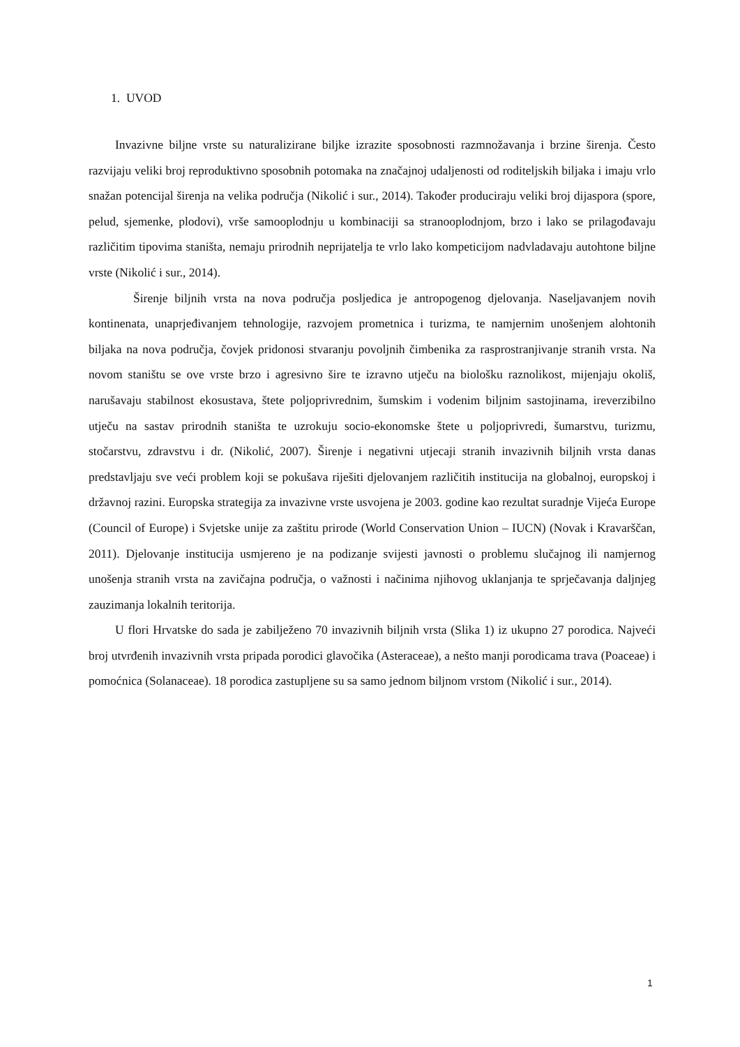1. UVOD
Invazivne biljne vrste su naturalizirane biljke izrazite sposobnosti razmnožavanja i brzine širenja. Često razvijaju veliki broj reproduktivno sposobnih potomaka na značajnoj udaljenosti od roditeljskih biljaka i imaju vrlo snažan potencijal širenja na velika područja (Nikolić i sur., 2014). Također producirаju veliki broj dijaspora (spore, pelud, sjemenke, plodovi), vrše samooplodnju u kombinaciji sa stranooplodnjom, brzo i lako se prilagođavaju različitim tipovima staništa, nemaju prirodnih neprijatelja te vrlo lako kompeticijom nadvladavaju autohtone biljne vrste (Nikolić i sur., 2014).
Širenje biljnih vrsta na nova područja posljedica je antropogenog djelovanja. Naseljavanjem novih kontinenata, unaprjeđivanjem tehnologije, razvojem prometnica i turizma, te namjernim unošenjem alohtonih biljaka na nova područja, čovjek pridonosi stvaranju povoljnih čimbenika za rasprostranjivanje stranih vrsta. Na novom staništu se ove vrste brzo i agresivno šire te izravno utječu na biološku raznolikost, mijenjaju okoliš, narušavaju stabilnost ekosustava, štete poljoprivrednim, šumskim i vodenim biljnim sastojinama, ireverzibilno utječu na sastav prirodnih staništa te uzrokuju socio-ekonomske štete u poljoprivredi, šumarstvu, turizmu, stočarstvu, zdravstvu i dr. (Nikolić, 2007). Širenje i negativni utjecaji stranih invazivnih biljnih vrsta danas predstavljaju sve veći problem koji se pokušava riješiti djelovanjem različitih institucija na globalnoj, europskoj i državnoj razini. Europska strategija za invazivne vrste usvojena je 2003. godine kao rezultat suradnje Vijeća Europe (Council of Europe) i Svjetske unije za zaštitu prirode (World Conservation Union – IUCN) (Novak i Kravarščan, 2011). Djelovanje institucija usmjereno je na podizanje svijesti javnosti o problemu slučajnog ili namjernog unošenja stranih vrsta na zavičajna područja, o važnosti i načinima njihovog uklanjanja te sprječavanja daljnjeg zauzimanja lokalnih teritorija.
U flori Hrvatske do sada je zabilježeno 70 invazivnih biljnih vrsta (Slika 1) iz ukupno 27 porodica. Najveći broj utvrđenih invazivnih vrsta pripada porodici glavočika (Asteraceae), a nešto manji porodicama trava (Poaceae) i pomoćnica (Solanaceae). 18 porodica zastupljene su sa samo jednom biljnom vrstom (Nikolić i sur., 2014).
1